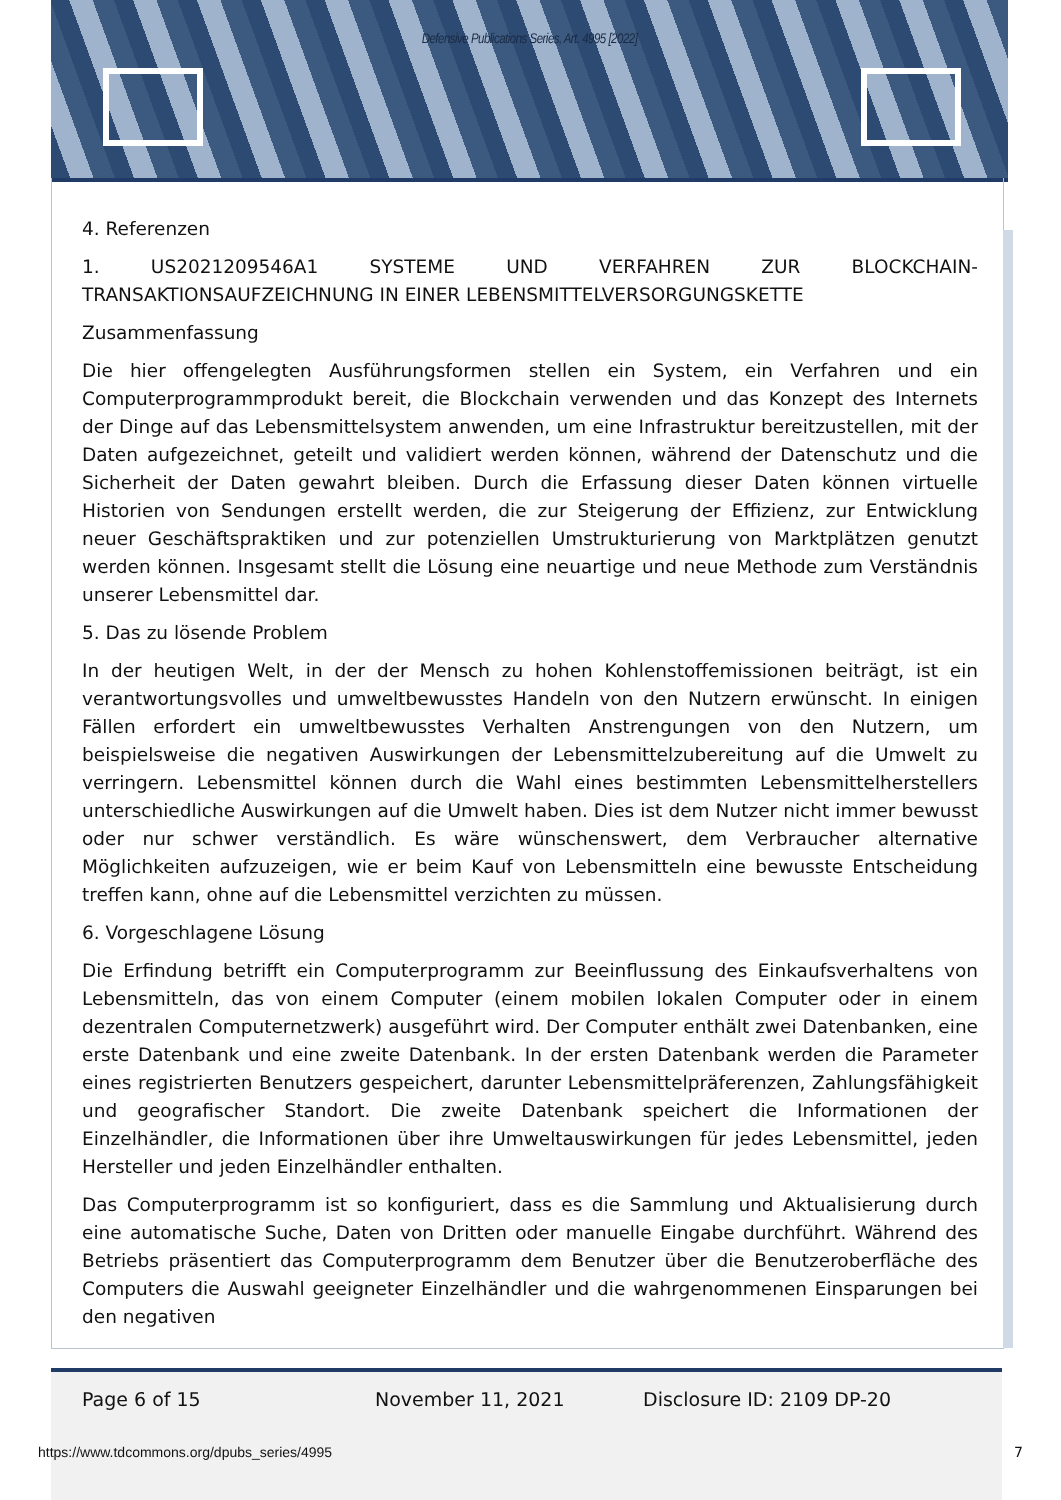Defensive Publications Series, Art. 4995 [2022]
4. Referenzen
1. US2021209546A1 SYSTEME UND VERFAHREN ZUR BLOCKCHAIN-TRANSAKTIONSAUFZEICHNUNG IN EINER LEBENSMITTELVERSORGUNGSKETTE
Zusammenfassung
Die hier offengelegten Ausführungsformen stellen ein System, ein Verfahren und ein Computerprogrammprodukt bereit, die Blockchain verwenden und das Konzept des Internets der Dinge auf das Lebensmittelsystem anwenden, um eine Infrastruktur bereitzustellen, mit der Daten aufgezeichnet, geteilt und validiert werden können, während der Datenschutz und die Sicherheit der Daten gewahrt bleiben. Durch die Erfassung dieser Daten können virtuelle Historien von Sendungen erstellt werden, die zur Steigerung der Effizienz, zur Entwicklung neuer Geschäftspraktiken und zur potenziellen Umstrukturierung von Marktplätzen genutzt werden können. Insgesamt stellt die Lösung eine neuartige und neue Methode zum Verständnis unserer Lebensmittel dar.
5. Das zu lösende Problem
In der heutigen Welt, in der der Mensch zu hohen Kohlenstoffemissionen beiträgt, ist ein verantwortungsvolles und umweltbewusstes Handeln von den Nutzern erwünscht. In einigen Fällen erfordert ein umweltbewusstes Verhalten Anstrengungen von den Nutzern, um beispielsweise die negativen Auswirkungen der Lebensmittelzubereitung auf die Umwelt zu verringern. Lebensmittel können durch die Wahl eines bestimmten Lebensmittelherstellers unterschiedliche Auswirkungen auf die Umwelt haben. Dies ist dem Nutzer nicht immer bewusst oder nur schwer verständlich. Es wäre wünschenswert, dem Verbraucher alternative Möglichkeiten aufzuzeigen, wie er beim Kauf von Lebensmitteln eine bewusste Entscheidung treffen kann, ohne auf die Lebensmittel verzichten zu müssen.
6. Vorgeschlagene Lösung
Die Erfindung betrifft ein Computerprogramm zur Beeinflussung des Einkaufsverhaltens von Lebensmitteln, das von einem Computer (einem mobilen lokalen Computer oder in einem dezentralen Computernetzwerk) ausgeführt wird. Der Computer enthält zwei Datenbanken, eine erste Datenbank und eine zweite Datenbank. In der ersten Datenbank werden die Parameter eines registrierten Benutzers gespeichert, darunter Lebensmittelpräferenzen, Zahlungsfähigkeit und geografischer Standort. Die zweite Datenbank speichert die Informationen der Einzelhändler, die Informationen über ihre Umweltauswirkungen für jedes Lebensmittel, jeden Hersteller und jeden Einzelhändler enthalten.
Das Computerprogramm ist so konfiguriert, dass es die Sammlung und Aktualisierung durch eine automatische Suche, Daten von Dritten oder manuelle Eingabe durchführt. Während des Betriebs präsentiert das Computerprogramm dem Benutzer über die Benutzeroberfläche des Computers die Auswahl geeigneter Einzelhändler und die wahrgenommenen Einsparungen bei den negativen
Page 6 of 15 November 11, 2021 Disclosure ID: 2109 DP-20
https://www.tdcommons.org/dpubs_series/4995
7